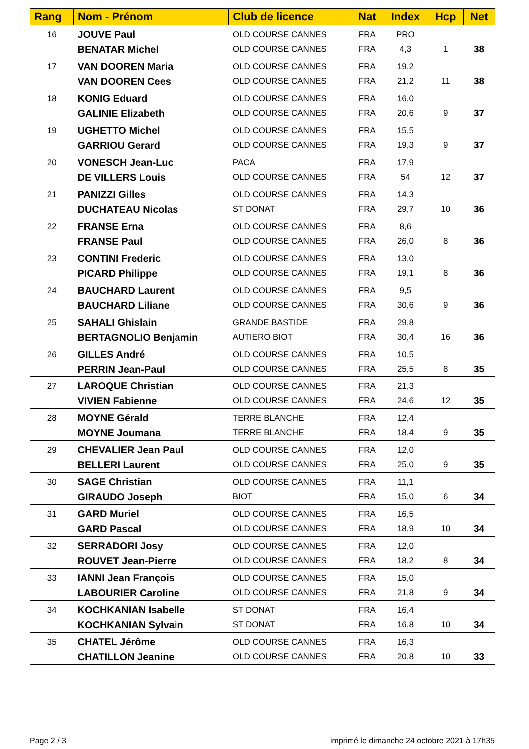| Rang | Nom - Prénom | Club de licence | Nat | Index | Hcp | Net |
| --- | --- | --- | --- | --- | --- | --- |
| 16 | JOUVE Paul | OLD COURSE CANNES | FRA | PRO | | |
| | BENATAR Michel | OLD COURSE CANNES | FRA | 4,3 | 1 | 38 |
| 17 | VAN DOOREN Maria | OLD COURSE CANNES | FRA | 19,2 | | |
| | VAN DOOREN Cees | OLD COURSE CANNES | FRA | 21,2 | 11 | 38 |
| 18 | KONIG Eduard | OLD COURSE CANNES | FRA | 16,0 | | |
| | GALINIE Elizabeth | OLD COURSE CANNES | FRA | 20,6 | 9 | 37 |
| 19 | UGHETTO Michel | OLD COURSE CANNES | FRA | 15,5 | | |
| | GARRIOU Gerard | OLD COURSE CANNES | FRA | 19,3 | 9 | 37 |
| 20 | VONESCH Jean-Luc | PACA | FRA | 17,9 | | |
| | DE VILLERS Louis | OLD COURSE CANNES | FRA | 54 | 12 | 37 |
| 21 | PANIZZI Gilles | OLD COURSE CANNES | FRA | 14,3 | | |
| | DUCHATEAU Nicolas | ST DONAT | FRA | 29,7 | 10 | 36 |
| 22 | FRANSE Erna | OLD COURSE CANNES | FRA | 8,6 | | |
| | FRANSE Paul | OLD COURSE CANNES | FRA | 26,0 | 8 | 36 |
| 23 | CONTINI Frederic | OLD COURSE CANNES | FRA | 13,0 | | |
| | PICARD Philippe | OLD COURSE CANNES | FRA | 19,1 | 8 | 36 |
| 24 | BAUCHARD Laurent | OLD COURSE CANNES | FRA | 9,5 | | |
| | BAUCHARD Liliane | OLD COURSE CANNES | FRA | 30,6 | 9 | 36 |
| 25 | SAHALI Ghislain | GRANDE BASTIDE | FRA | 29,8 | | |
| | BERTAGNOLIO Benjamin | AUTIERO BIOT | FRA | 30,4 | 16 | 36 |
| 26 | GILLES André | OLD COURSE CANNES | FRA | 10,5 | | |
| | PERRIN Jean-Paul | OLD COURSE CANNES | FRA | 25,5 | 8 | 35 |
| 27 | LAROQUE Christian | OLD COURSE CANNES | FRA | 21,3 | | |
| | VIVIEN Fabienne | OLD COURSE CANNES | FRA | 24,6 | 12 | 35 |
| 28 | MOYNE Gérald | TERRE BLANCHE | FRA | 12,4 | | |
| | MOYNE Joumana | TERRE BLANCHE | FRA | 18,4 | 9 | 35 |
| 29 | CHEVALIER Jean Paul | OLD COURSE CANNES | FRA | 12,0 | | |
| | BELLERI Laurent | OLD COURSE CANNES | FRA | 25,0 | 9 | 35 |
| 30 | SAGE Christian | OLD COURSE CANNES | FRA | 11,1 | | |
| | GIRAUDO Joseph | BIOT | FRA | 15,0 | 6 | 34 |
| 31 | GARD Muriel | OLD COURSE CANNES | FRA | 16,5 | | |
| | GARD Pascal | OLD COURSE CANNES | FRA | 18,9 | 10 | 34 |
| 32 | SERRADORI Josy | OLD COURSE CANNES | FRA | 12,0 | | |
| | ROUVET Jean-Pierre | OLD COURSE CANNES | FRA | 18,2 | 8 | 34 |
| 33 | IANNI Jean François | OLD COURSE CANNES | FRA | 15,0 | | |
| | LABOURIER Caroline | OLD COURSE CANNES | FRA | 21,8 | 9 | 34 |
| 34 | KOCHKANIAN Isabelle | ST DONAT | FRA | 16,4 | | |
| | KOCHKANIAN Sylvain | ST DONAT | FRA | 16,8 | 10 | 34 |
| 35 | CHATEL Jérôme | OLD COURSE CANNES | FRA | 16,3 | | |
| | CHATILLON Jeanine | OLD COURSE CANNES | FRA | 20,8 | 10 | 33 |
Page 2 / 3
imprimé le dimanche 24 octobre 2021 à 17h35